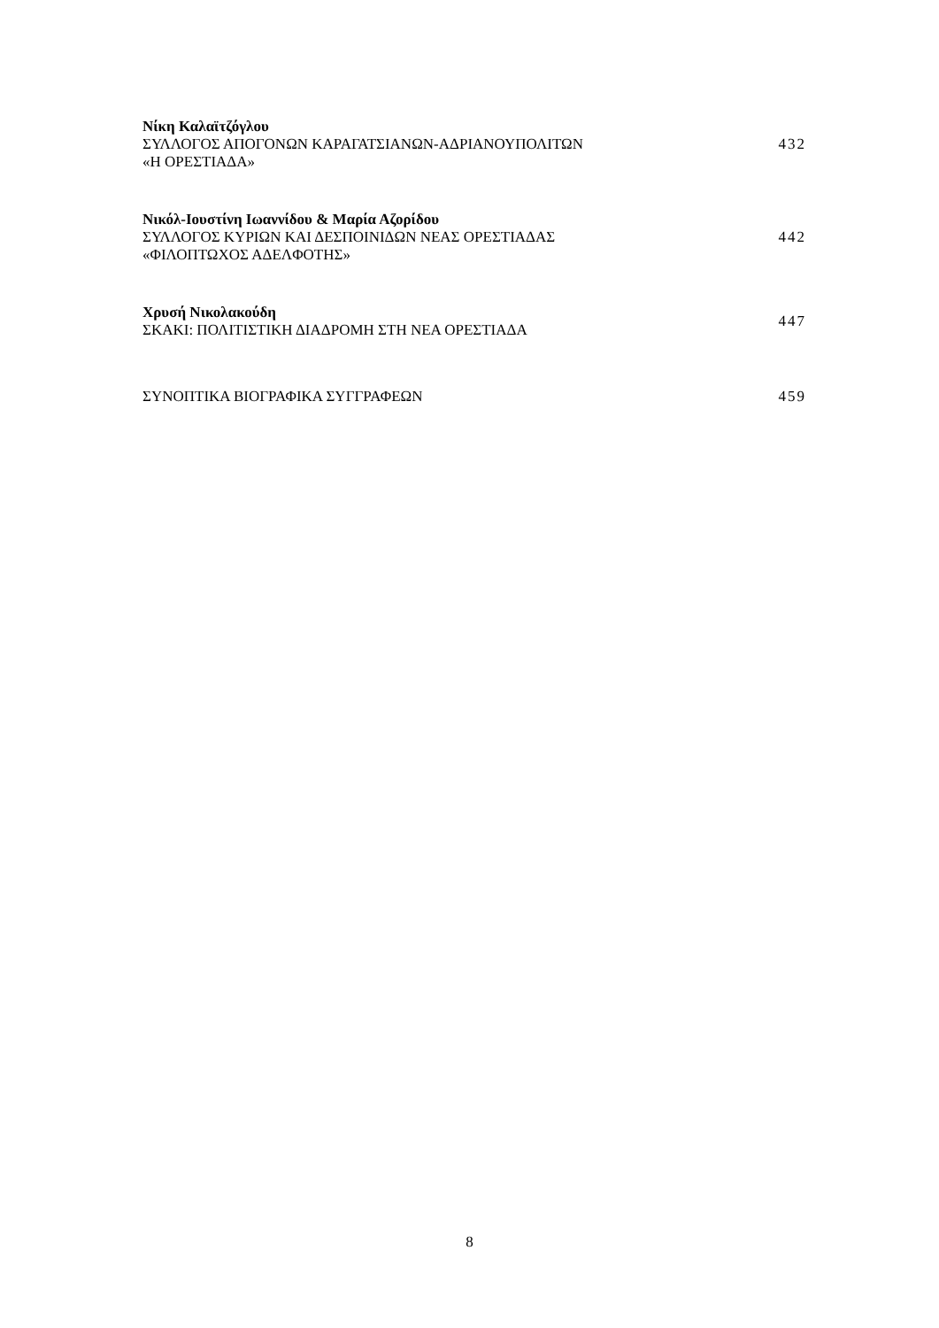Νίκη Καλαϊτζόγλου
ΣΥΛΛΟΓΟΣ ΑΠΟΓΟΝΩΝ ΚΑΡΑΓΑΤΣΙΑΝΩΝ-ΑΔΡΙΑΝΟΥΠΟΛΙΤΩΝ
«Η ΟΡΕΣΤΙΑΔΑ»
432
Νικόλ-Ιουστίνη Ιωαννίδου & Μαρία Αζορίδου
ΣΥΛΛΟΓΟΣ ΚΥΡΙΩΝ ΚΑΙ ΔΕΣΠΟΙΝΙΔΩΝ ΝΕΑΣ ΟΡΕΣΤΙΑΔΑΣ
«ΦΙΛΟΠΤΩΧΟΣ ΑΔΕΛΦΟΤΗΣ»
442
Χρυσή Νικολακούδη
ΣΚΑΚΙ: ΠΟΛΙΤΙΣΤΙΚΗ ΔΙΑΔΡΟΜΗ ΣΤΗ ΝΕΑ ΟΡΕΣΤΙΑΔΑ
447
ΣΥΝΟΠΤΙΚΑ ΒΙΟΓΡΑΦΙΚΑ ΣΥΓΓΡΑΦΕΩΝ 459
8